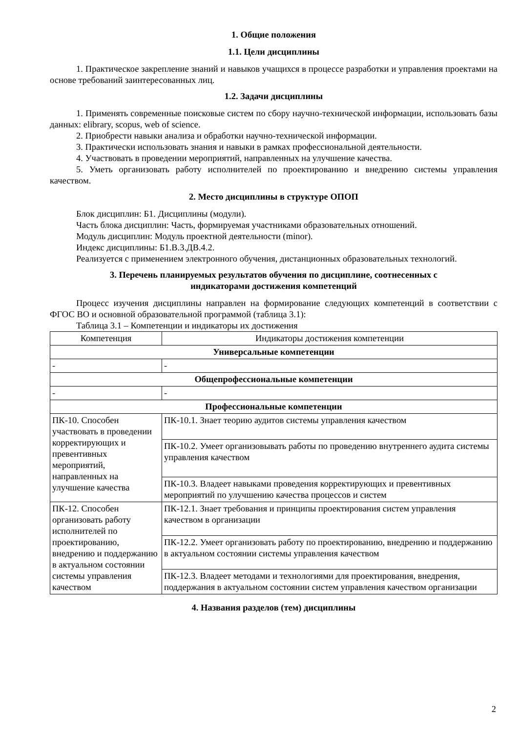1. Общие положения
1.1. Цели дисциплины
1. Практическое закрепление знаний и навыков учащихся в процессе разработки и управления проектами на основе требований заинтересованных лиц.
1.2. Задачи дисциплины
1. Применять современные поисковые систем по сбору научно-технической информации, использовать базы данных: elibrary, scopus, web of science.
2. Приобрести навыки анализа и обработки научно-технической информации.
3. Практически использовать знания и навыки в рамках профессиональной деятельности.
4. Участвовать в проведении мероприятий, направленных на улучшение качества.
5. Уметь организовать работу исполнителей по проектированию и внедрению системы управления качеством.
2. Место дисциплины в структуре ОПОП
Блок дисциплин: Б1. Дисциплины (модули).
Часть блока дисциплин: Часть, формируемая участниками образовательных отношений.
Модуль дисциплин: Модуль проектной деятельности (minor).
Индекс дисциплины: Б1.В.3.ДВ.4.2.
Реализуется с применением электронного обучения, дистанционных образовательных технологий.
3. Перечень планируемых результатов обучения по дисциплине, соотнесенных с
индикаторами достижения компетенций
Процесс изучения дисциплины направлен на формирование следующих компетенций в соответствии с ФГОС ВО и основной образовательной программой (таблица 3.1):
Таблица 3.1 – Компетенции и индикаторы их достижения
| Компетенция | Индикаторы достижения компетенции |
| --- | --- |
| Универсальные компетенции | |
| - | - |
| Общепрофессиональные компетенции | |
| - | - |
| Профессиональные компетенции | |
| ПК-10. Способен участвовать в проведении корректирующих и превентивных мероприятий, направленных на улучшение качества | ПК-10.1. Знает теорию аудитов системы управления качеством |
| | ПК-10.2. Умеет организовывать работы по проведению внутреннего аудита системы управления качеством |
| | ПК-10.3. Владеет навыками проведения корректирующих и превентивных мероприятий по улучшению качества процессов и систем |
| ПК-12. Способен организовать работу исполнителей по проектированию, внедрению и поддержанию в актуальном состоянии системы управления качеством | ПК-12.1. Знает требования и принципы проектирования систем управления качеством в организации |
| | ПК-12.2. Умеет организовать работу по проектированию, внедрению и поддержанию в актуальном состоянии системы управления качеством |
| | ПК-12.3. Владеет методами и технологиями для проектирования, внедрения, поддержания в актуальном состоянии систем управления качеством организации |
4. Названия разделов (тем) дисциплины
2